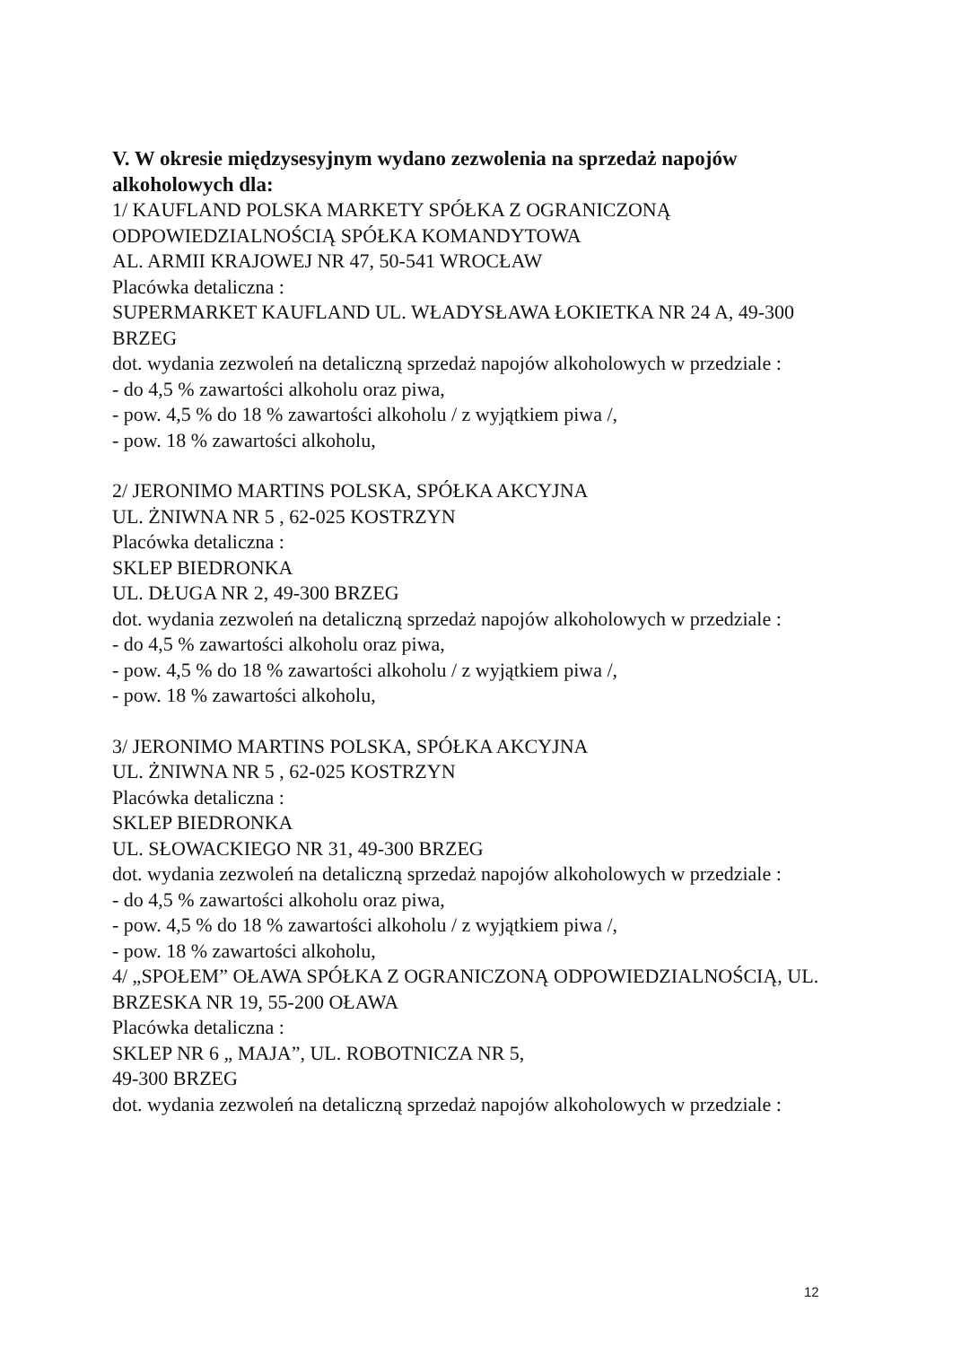V. W okresie międzysesyjnym wydano zezwolenia na sprzedaż napojów alkoholowych dla:
1/ KAUFLAND POLSKA MARKETY SPÓŁKA Z OGRANICZONĄ ODPOWIEDZIALNOŚCIĄ SPÓŁKA KOMANDYTOWA
AL. ARMII KRAJOWEJ NR 47, 50-541 WROCŁAW
Placówka detaliczna :
SUPERMARKET KAUFLAND UL. WŁADYSŁAWA ŁOKIETKA NR 24 A, 49-300 BRZEG
dot. wydania zezwoleń na detaliczną sprzedaż napojów alkoholowych w przedziale :
- do 4,5 % zawartości alkoholu oraz piwa,
- pow. 4,5 % do 18 % zawartości alkoholu / z wyjątkiem piwa /,
- pow. 18 % zawartości alkoholu,
2/ JERONIMO MARTINS POLSKA, SPÓŁKA AKCYJNA
UL. ŻNIWNA NR 5 , 62-025 KOSTRZYN
Placówka detaliczna :
SKLEP BIEDRONKA
UL. DŁUGA NR 2, 49-300 BRZEG
dot. wydania zezwoleń na detaliczną sprzedaż napojów alkoholowych w przedziale :
- do 4,5 % zawartości alkoholu oraz piwa,
- pow. 4,5 % do 18 % zawartości alkoholu / z wyjątkiem piwa /,
- pow. 18 % zawartości alkoholu,
3/ JERONIMO MARTINS POLSKA, SPÓŁKA AKCYJNA
UL. ŻNIWNA NR 5 , 62-025 KOSTRZYN
Placówka detaliczna :
SKLEP BIEDRONKA
UL. SŁOWACKIEGO NR 31, 49-300 BRZEG
dot. wydania zezwoleń na detaliczną sprzedaż napojów alkoholowych w przedziale :
- do 4,5 % zawartości alkoholu oraz piwa,
- pow. 4,5 % do 18 % zawartości alkoholu / z wyjątkiem piwa /,
- pow. 18 % zawartości alkoholu,
4/ „SPOŁEM” OŁAWA SPÓŁKA Z OGRANICZONĄ ODPOWIEDZIALNOŚCIĄ, UL. BRZESKA NR 19, 55-200 OŁAWA
Placówka detaliczna :
SKLEP NR 6 „ MAJA”, UL. ROBOTNICZA NR 5,
49-300 BRZEG
dot. wydania zezwoleń na detaliczną sprzedaż napojów alkoholowych w przedziale :
12